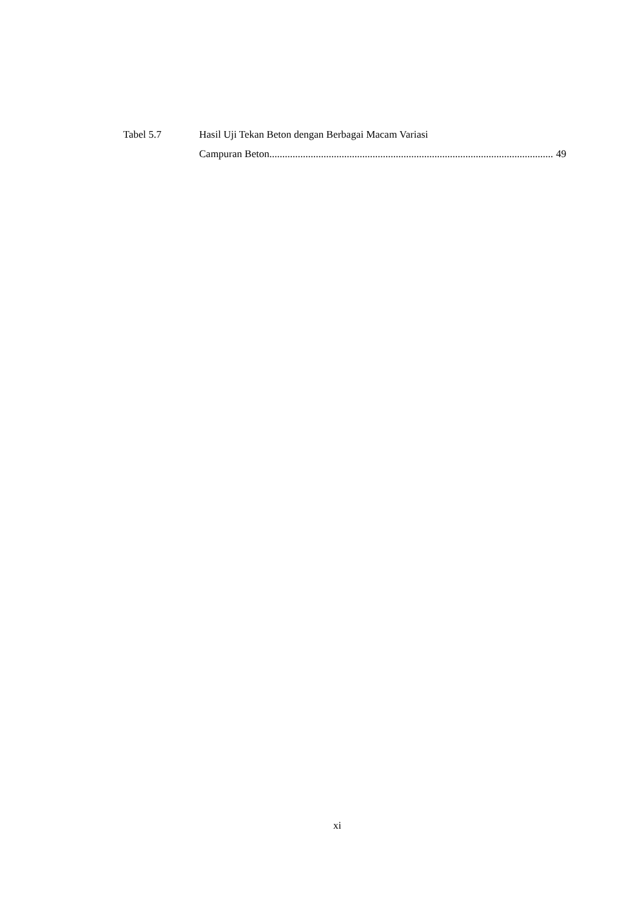Tabel 5.7 Hasil Uji Tekan Beton dengan Berbagai Macam Variasi
Campuran Beton.............................................................................................................. 49
xi